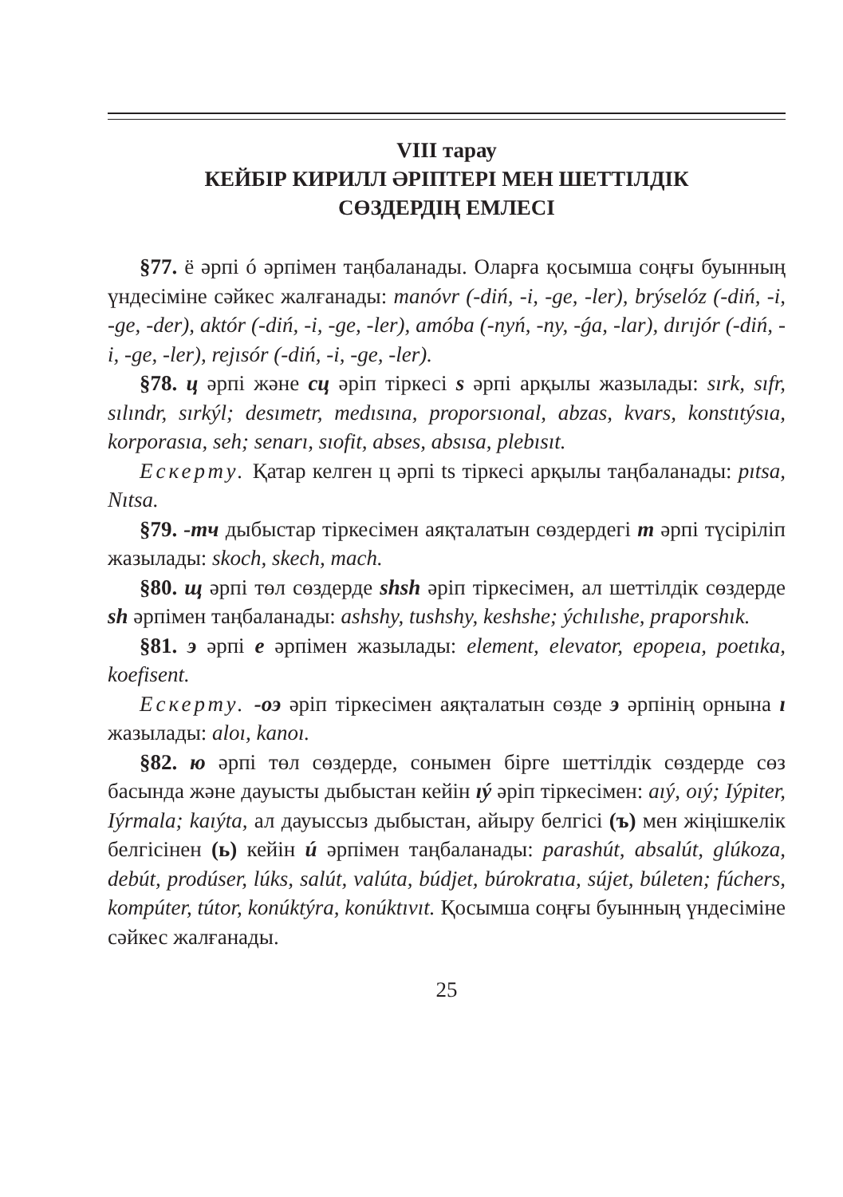VIII тарау
КЕЙБІР КИРИЛЛ ӘРІПТЕРІ МЕН ШЕТТІЛДІК
СӨЗДЕРДІҢ ЕМЛЕСІ
§77. ё әрпі ó әрпімен таңбаланады. Оларға қосымша соңғы буынның үндесіміне сәйкес жалғанады: manóvr (-diń, -i, -ge, -ler), brýselóz (-diń, -i, -ge, -der), aktór (-diń, -i, -ge, -ler), amóba (-nyń, -ny, -ǵa, -lar), dırıjór (-diń, -i, -ge, -ler), rejısór (-diń, -i, -ge, -ler).
§78. ц әрпі және сц әріп тіркесі s әрпі арқылы жазылады: sırk, sıfr, sılındr, sırkýl; desımetr, medısına, proporsıonal, abzas, kvars, konstıtýsıa, korporasıa, seh; senarı, sıofit, abses, absısa, plebısıt.
Ескерту. Қатар келген ц әрпі ts тіркесі арқылы таңбаланады: pıtsa, Nıtsa.
§79. -тч дыбыстар тіркесімен аяқталатын сөздердегі т әрпі түсіріліп жазылады: skoch, skech, mach.
§80. щ әрпі төл сөздерде shsh әріп тіркесімен, ал шеттілдік сөздерде sh әрпімен таңбаланады: ashshy, tushshy, keshshe; ýchılıshe, praporshık.
§81. э әрпі e әрпімен жазылады: element, elevator, epopeıa, poetıka, koefisent.
Ескерту. -оэ әріп тіркесімен аяқталатын сөзде э әрпінің орнына ı жазылады: aloı, kanoı.
§82. ю әрпі төл сөздерде, сонымен бірге шеттілдік сөздерде сөз басында және дауысты дыбыстан кейін ıý әріп тіркесімен: aıý, oıý; Iýpiter, Iýrmala; kaıýta, ал дауыссыз дыбыстан, айыру белгісі (ъ) мен жіңішкелік белгісінен (ь) кейін ú әрпімен таңбаланады: parashút, absalút, glúkoza, debút, prodúser, lúks, salút, valúta, búdjet, búrokratıa, sújet, búleten; fúchers, kompúter, tútor, konúktýra, konúktıvıt. Қосымша соңғы буынның үндесіміне сәйкес жалғанады.
25